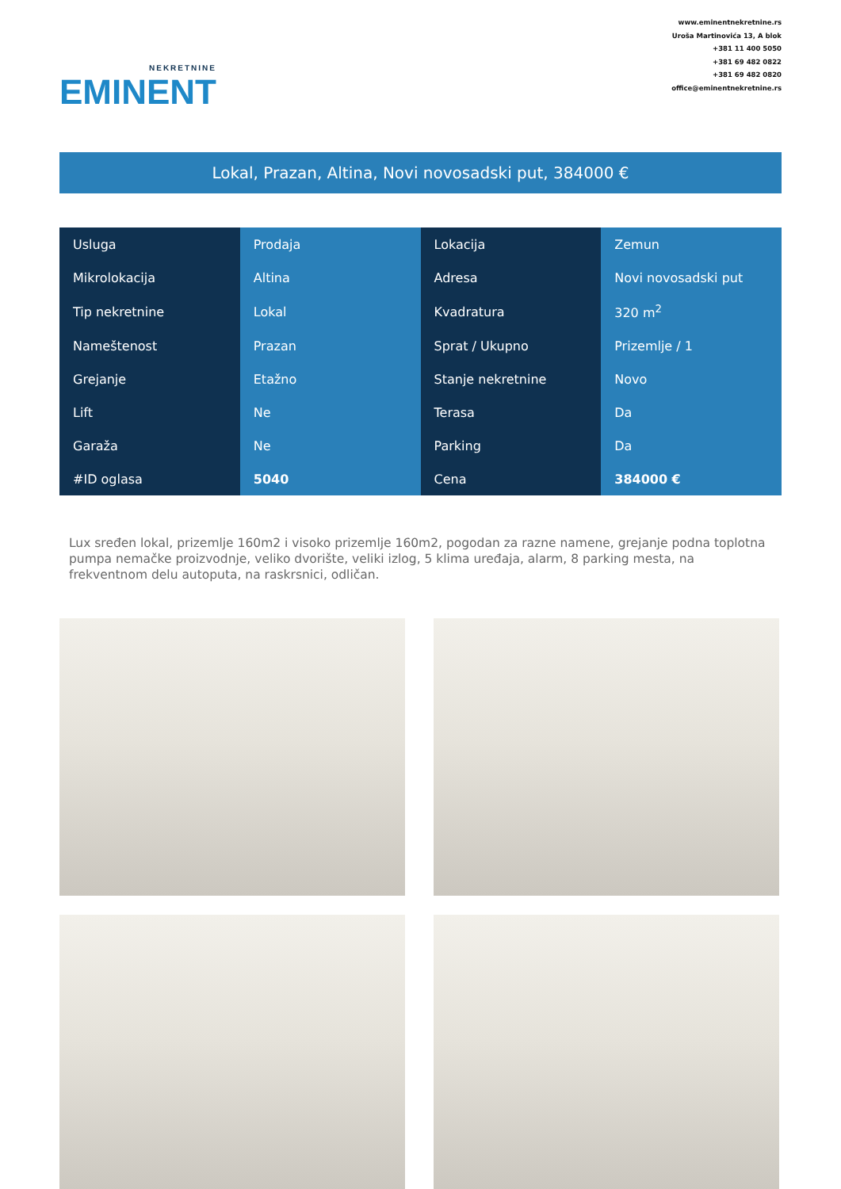NEKRETNINE
EMINENT
www.eminentnekretnine.rs
Uroša Martinovića 13, A blok
+381 11 400 5050
+381 69 482 0822
+381 69 482 0820
office@eminentnekretnine.rs
Lokal, Prazan, Altina, Novi novosadski put, 384000 €
| Usluga | Prodaja | Lokacija | Zemun |
| Mikrolokacija | Altina | Adresa | Novi novosadski put |
| Tip nekretnine | Lokal | Kvadratura | 320 m<sup>2</sup> |
| Nameštenost | Prazan | Sprat / Ukupno | Prizemlje / 1 |
| Grejanje | Etažno | Stanje nekretnine | Novo |
| Lift | Ne | Terasa | Da |
| Garaža | Ne | Parking | Da |
| #ID oglasa | 5040 | Cena | 384000 € |
Lux sređen lokal, prizemlje 160m2 i visoko prizemlje 160m2, pogodan za razne namene, grejanje podna toplotna pumpa nemačke proizvodnje, veliko dvorište, veliki izlog, 5 klima uređaja, alarm, 8 parking mesta, na frekventnom delu autoputa, na raskrsnici, odličan.